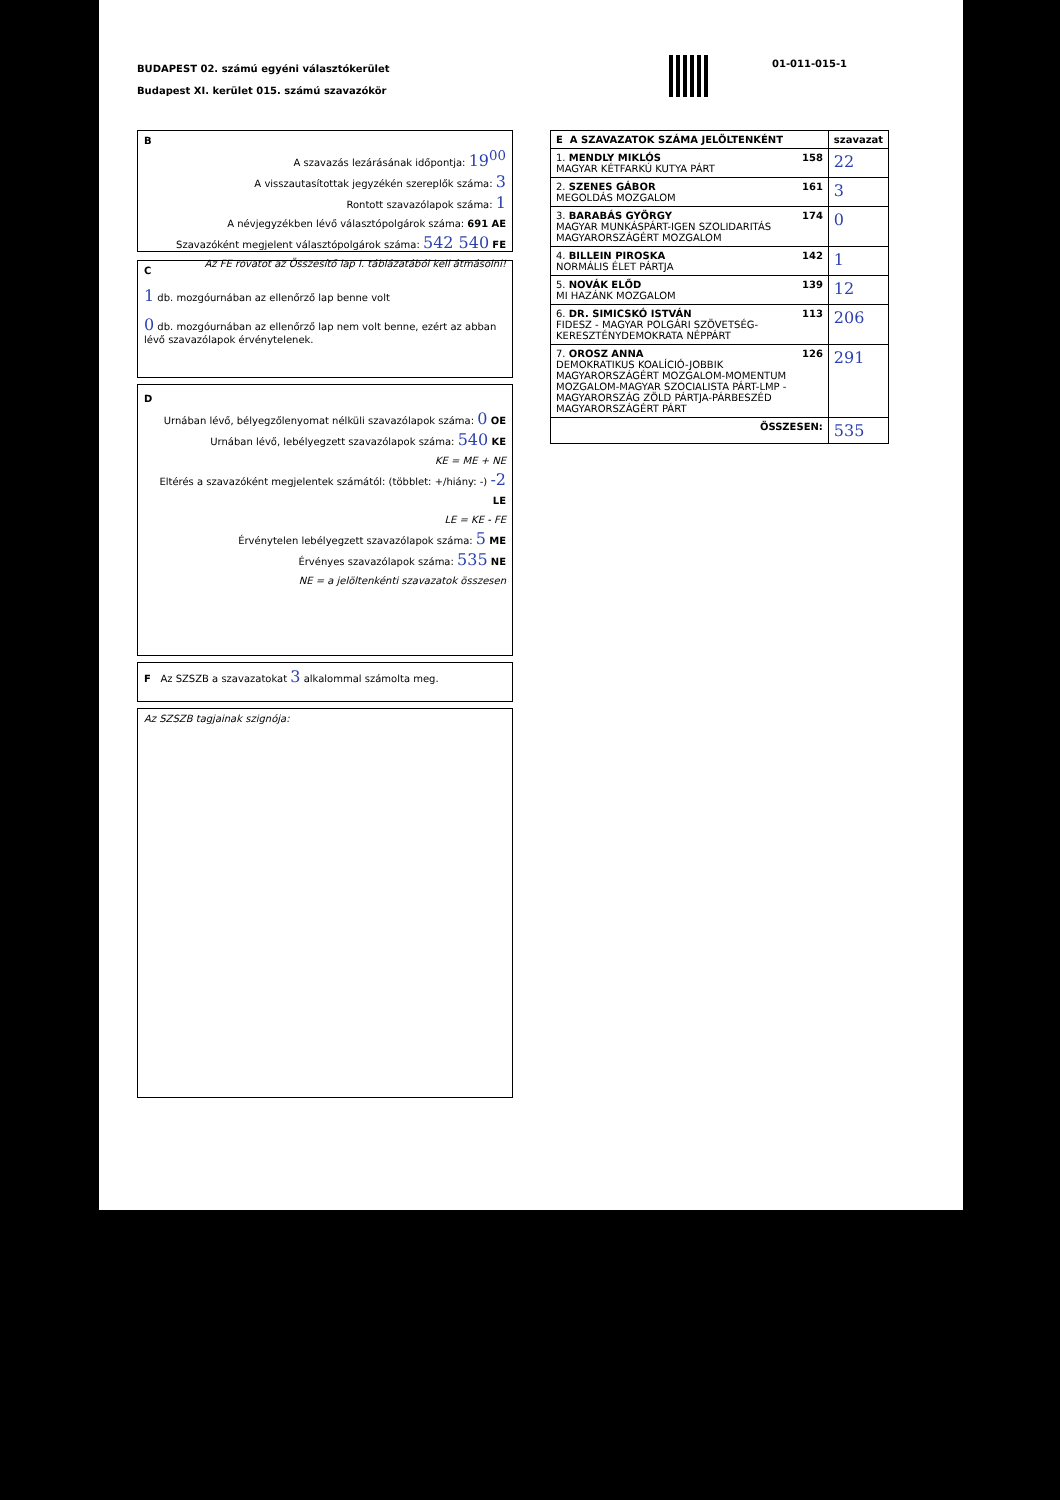BUDAPEST 02. számú egyéni választókerület
Budapest XI. kerület 015. számú szavazókör
01-011-015-1
B
A szavazás lezárásának időpontja: 19<sup>00</sup>
A visszautasítottak jegyzékén szereplők száma: 3
Rontott szavazólapok száma: 1
A névjegyzékben lévő választópolgárok száma: 691 AE
Szavazóként megjelent választópolgárok száma: 542 540 FE
Az FE rovatot az Összesítő lap I. táblázatából kell átmásolni!
C
1 db. mozgóurnában az ellenőrző lap benne volt
0 db. mozgóurnában az ellenőrző lap nem volt benne, ezért az abban lévő szavazólapok érvénytelenek.
D
Urnában lévő, bélyegzőlenyomat nélküli szavazólapok száma: 0 OE
Urnában lévő, lebélyegzett szavazólapok száma: 540 KE
KE = ME + NE
Eltérés a szavazóként megjelentek számától: (többlet: +/hiány: -) -2 LE
LE = KE - FE
Érvénytelen lebélyegzett szavazólapok száma: 5 ME
Érvényes szavazólapok száma: 535 NE
NE = a jelöltenkénti szavazatok összesen
F Az SZSZB a szavazatokat 3 alkalommal számolta meg.
Az SZSZB tagjainak szignója:
| E A SZAVAZATOK SZÁMA JELÖLTENKÉNT | szavazat |
| 1. MENDLY MIKLÓS 158 MAGYAR KÉTFARKÚ KUTYA PÁRT | 22 |
| 2. SZENES GÁBOR 161 MEGOLDÁS MOZGALOM | 3 |
| 3. BARABÁS GYÖRGY 174 MAGYAR MUNKÁSPÁRT-IGEN SZOLIDARITÁS MAGYARORSZÁGÉRT MOZGALOM | 0 |
| 4. BILLEIN PIROSKA 142 NORMÁLIS ÉLET PÁRTJA | 1 |
| 5. NOVÁK ELŐD 139 MI HAZÁNK MOZGALOM | 12 |
| 6. DR. SIMICSKÓ ISTVÁN 113 FIDESZ - MAGYAR POLGÁRI SZÖVETSÉG-KERESZTÉNYDEMOKRATA NÉPPÁRT | 206 |
| 7. OROSZ ANNA 126 DEMOKRATIKUS KOALÍCIÓ-JOBBIK MAGYARORSZÁGÉRT MOZGALOM-MOMENTUM MOZGALOM-MAGYAR SZOCIALISTA PÁRT-LMP - MAGYARORSZÁG ZÖLD PÁRTJA-PÁRBESZÉD MAGYARORSZÁGÉRT PÁRT | 291 |
| ÖSSZESEN: | 535 |